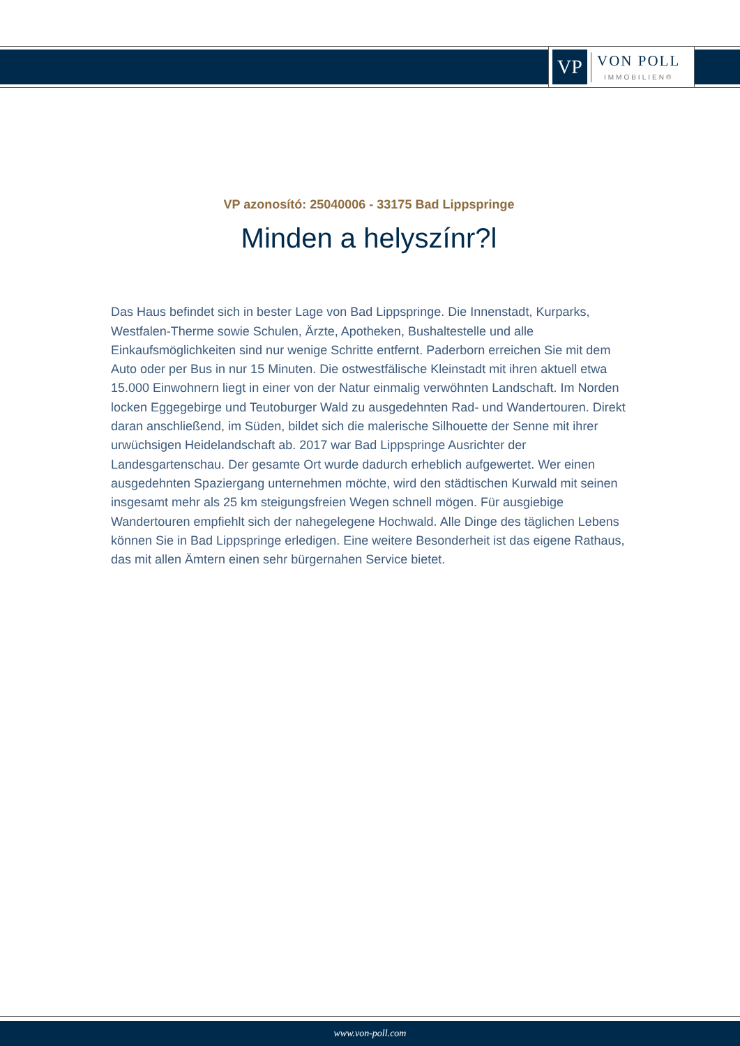VP
VON POLL
IMMOBILIEN®
VP azonosító: 25040006 - 33175 Bad Lippspringe
Minden a helyszínr?l
Das Haus befindet sich in bester Lage von Bad Lippspringe. Die Innenstadt, Kurparks, Westfalen-Therme sowie Schulen, Ärzte, Apotheken, Bushaltestelle und alle Einkaufsmöglichkeiten sind nur wenige Schritte entfernt. Paderborn erreichen Sie mit dem Auto oder per Bus in nur 15 Minuten. Die ostwestfälische Kleinstadt mit ihren aktuell etwa 15.000 Einwohnern liegt in einer von der Natur einmalig verwöhnten Landschaft. Im Norden locken Eggegebirge und Teutoburger Wald zu ausgedehnten Rad- und Wandertouren. Direkt daran anschließend, im Süden, bildet sich die malerische Silhouette der Senne mit ihrer urwüchsigen Heidelandschaft ab. 2017 war Bad Lippspringe Ausrichter der Landesgartenschau. Der gesamte Ort wurde dadurch erheblich aufgewertet. Wer einen ausgedehnten Spaziergang unternehmen möchte, wird den städtischen Kurwald mit seinen insgesamt mehr als 25 km steigungsfreien Wegen schnell mögen. Für ausgiebige Wandertouren empfiehlt sich der nahegelegene Hochwald. Alle Dinge des täglichen Lebens können Sie in Bad Lippspringe erledigen. Eine weitere Besonderheit ist das eigene Rathaus, das mit allen Ämtern einen sehr bürgernahen Service bietet.
www.von-poll.com